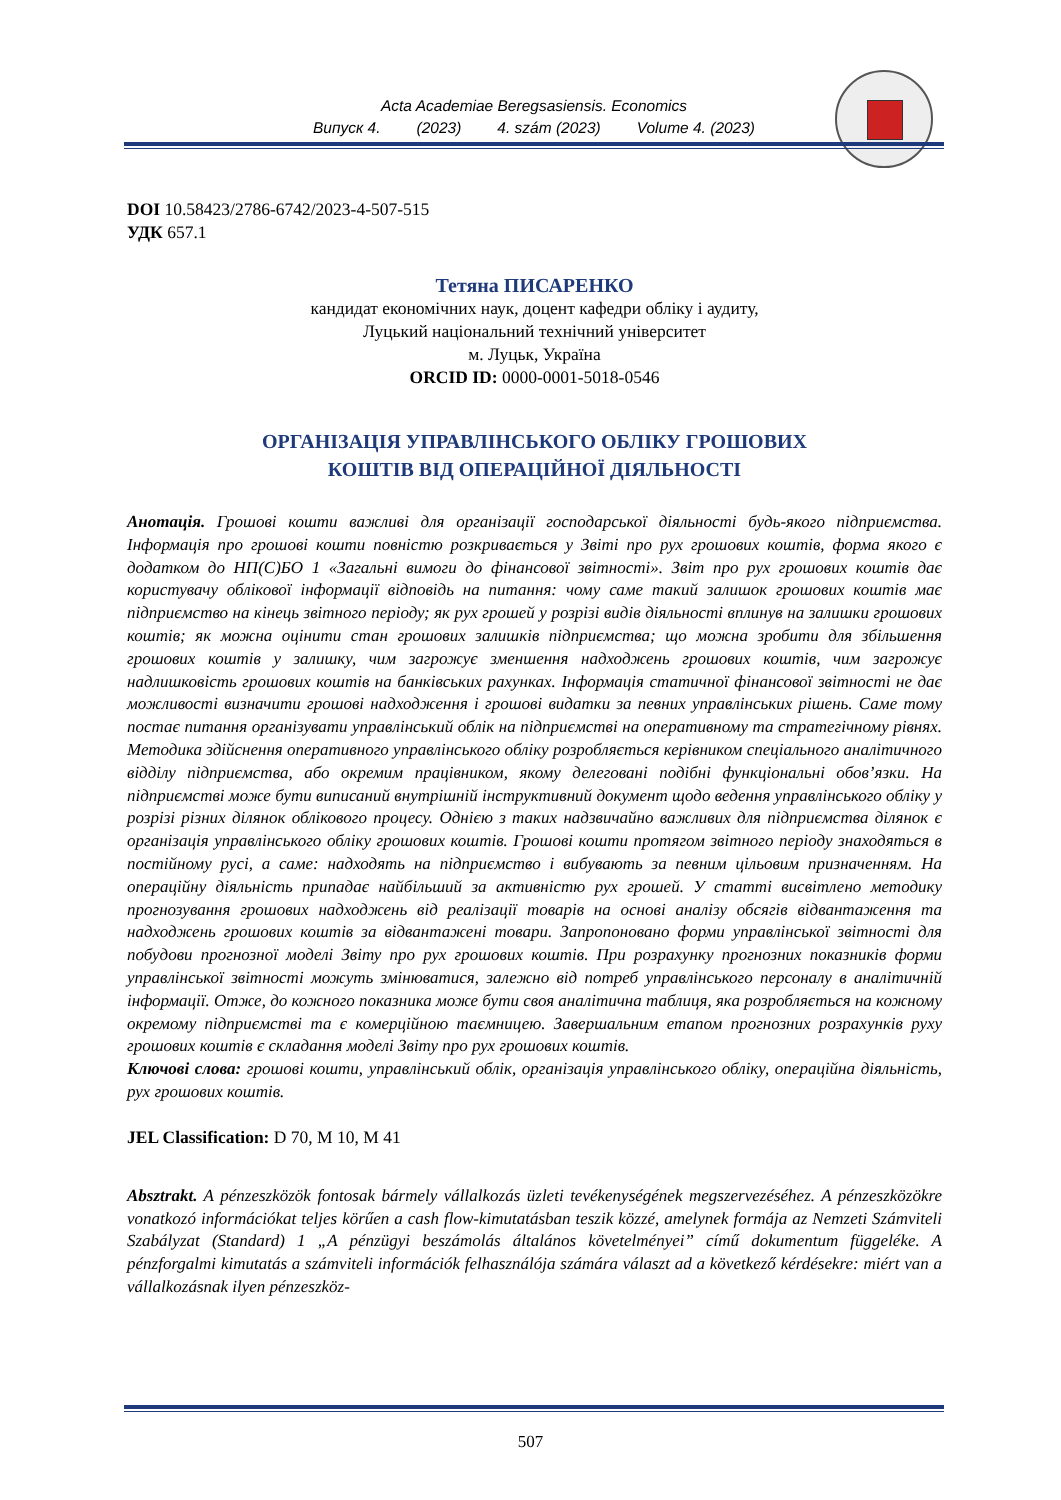Acta Academiae Beregsasiensis. Economics
Випуск 4. (2023) 4. szám (2023) Volume 4. (2023)
DOI 10.58423/2786-6742/2023-4-507-515
УДК 657.1
Тетяна ПИСАРЕНКО
кандидат економічних наук, доцент кафедри обліку і аудиту,
Луцький національний технічний університет
м. Луцьк, Україна
ORCID ID: 0000-0001-5018-0546
ОРГАНІЗАЦІЯ УПРАВЛІНСЬКОГО ОБЛІКУ ГРОШОВИХ
КОШТІВ ВІД ОПЕРАЦІЙНОЇ ДІЯЛЬНОСТІ
Анотація. Грошові кошти важливі для організації господарської діяльності будь-якого підприємства. Інформація про грошові кошти повністю розкривається у Звіті про рух грошових коштів, форма якого є додатком до НП(С)БО 1 «Загальні вимоги до фінансової звітності». Звіт про рух грошових коштів дає користувачу облікової інформації відповідь на питання: чому саме такий залишок грошових коштів має підприємство на кінець звітного періоду; як рух грошей у розрізі видів діяльності вплинув на залишки грошових коштів; як можна оцінити стан грошових залишків підприємства; що можна зробити для збільшення грошових коштів у залишку, чим загрожує зменшення надходжень грошових коштів, чим загрожує надлишковість грошових коштів на банківських рахунках. Інформація статичної фінансової звітності не дає можливості визначити грошові надходження і грошові видатки за певних управлінських рішень. Саме тому постає питання організувати управлінський облік на підприємстві на оперативному та стратегічному рівнях. Методика здійснення оперативного управлінського обліку розробляється керівником спеціального аналітичного відділу підприємства, або окремим працівником, якому делеговані подібні функціональні обов’язки. На підприємстві може бути виписаний внутрішній інструктивний документ щодо ведення управлінського обліку у розрізі різних ділянок облікового процесу. Однією з таких надзвичайно важливих для підприємства ділянок є організація управлінського обліку грошових коштів. Грошові кошти протягом звітного періоду знаходяться в постійному русі, а саме: надходять на підприємство і вибувають за певним цільовим призначенням. На операційну діяльність припадає найбільший за активністю рух грошей. У статті висвітлено методику прогнозування грошових надходжень від реалізації товарів на основі аналізу обсягів відвантаження та надходжень грошових коштів за відвантажені товари. Запропоновано форми управлінської звітності для побудови прогнозної моделі Звіту про рух грошових коштів. При розрахунку прогнозних показників форми управлінської звітності можуть змінюватися, залежно від потреб управлінського персоналу в аналітичній інформації. Отже, до кожного показника може бути своя аналітична таблиця, яка розробляється на кожному окремому підприємстві та є комерційною таємницею. Завершальним етапом прогнозних розрахунків руху грошових коштів є складання моделі Звіту про рух грошових коштів.
Ключові слова: грошові кошти, управлінський облік, організація управлінського обліку, операційна діяльність, рух грошових коштів.
JEL Classification: D 70, M 10, M 41
Absztrakt. A pénzeszközök fontosak bármely vállalkozás üzleti tevékenységének megszervezéséhez. A pénzeszközökre vonatkozó információkat teljes körűen a cash flow-kimutatásban teszik közzé, amelynek formája az Nemzeti Számviteli Szabályzat (Standard) 1 „A pénzügyi beszámolás általános követelményei” című dokumentum függeléke. A pénzforgalmi kimutatás a számviteli információk felhasználója számára választ ad a következő kérdésekre: miért van a vállalkozásnak ilyen pénzeszköz-
507